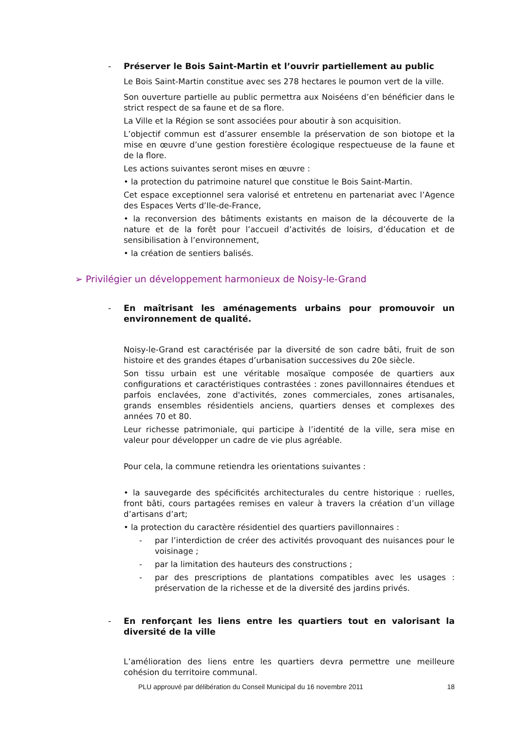- Préserver le Bois Saint-Martin et l’ouvrir partiellement au public
Le Bois Saint-Martin constitue avec ses 278 hectares le poumon vert de la ville.
Son ouverture partielle au public permettra aux Noiséens d’en bénéficier dans le strict respect de sa faune et de sa flore.
La Ville et la Région se sont associées pour aboutir à son acquisition.
L’objectif commun est d’assurer ensemble la préservation de son biotope et la mise en œuvre d’une gestion forestière écologique respectueuse de la faune et de la flore.
Les actions suivantes seront mises en œuvre :
• la protection du patrimoine naturel que constitue le Bois Saint-Martin.
Cet espace exceptionnel sera valorisé et entretenu en partenariat avec l’Agence des Espaces Verts d’Ile-de-France,
• la reconversion des bâtiments existants en maison de la découverte de la nature et de la forêt pour l’accueil d’activités de loisirs, d’éducation et de sensibilisation à l’environnement,
• la création de sentiers balisés.
➢ Privilégier un développement harmonieux de Noisy-le-Grand
- En maîtrisant les aménagements urbains pour promouvoir un environnement de qualité.
Noisy-le-Grand est caractérisée par la diversité de son cadre bâti, fruit de son histoire et des grandes étapes d’urbanisation successives du 20e siècle.
Son tissu urbain est une véritable mosaïque composée de quartiers aux configurations et caractéristiques contrastées : zones pavillonnaires étendues et parfois enclavées, zone d'activités, zones commerciales, zones artisanales, grands ensembles résidentiels anciens, quartiers denses et complexes des années 70 et 80.
Leur richesse patrimoniale, qui participe à l’identité de la ville, sera mise en valeur pour développer un cadre de vie plus agréable.
Pour cela, la commune retiendra les orientations suivantes :
• la sauvegarde des spécificités architecturales du centre historique : ruelles, front bâti, cours partagées remises en valeur à travers la création d’un village d’artisans d’art;
• la protection du caractère résidentiel des quartiers pavillonnaires :
- par l’interdiction de créer des activités provoquant des nuisances pour le voisinage ;
- par la limitation des hauteurs des constructions ;
- par des prescriptions de plantations compatibles avec les usages : préservation de la richesse et de la diversité des jardins privés.
- En renforçant les liens entre les quartiers tout en valorisant la diversité de la ville
L’amélioration des liens entre les quartiers devra permettre une meilleure cohésion du territoire communal.
PLU approuvé par délibération du Conseil Municipal du 16 novembre 2011 18